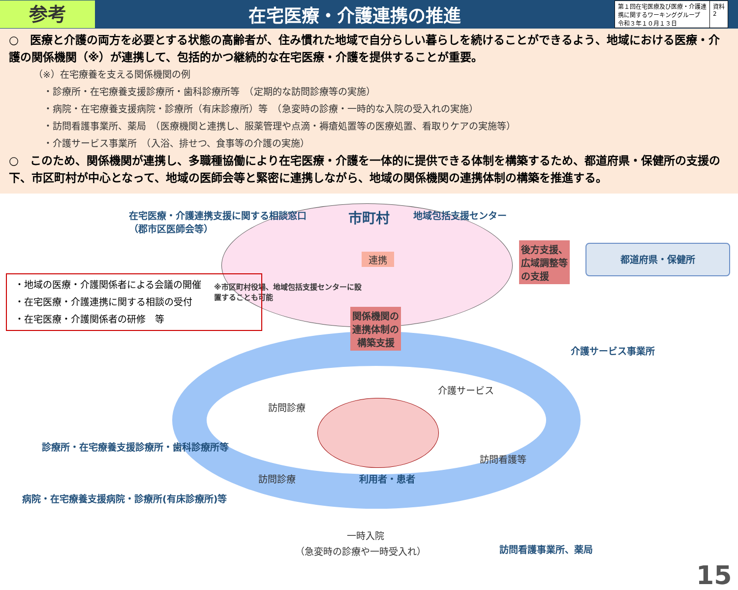参考
在宅医療・介護連携の推進
第１回在宅医療及び医療・介護連
携に関するワーキンググループ
令和３年１０月１３日
資料
2
○　医療と介護の両方を必要とする状態の高齢者が、住み慣れた地域で自分らしい暮らしを続けることができるよう、地域における医療・介護の関係機関（※）が連携して、包括的かつ継続的な在宅医療・介護を提供することが重要。
（※）在宅療養を支える関係機関の例
・診療所・在宅療養支援診療所・歯科診療所等　（定期的な訪問診療等の実施）
・病院・在宅療養支援病院・診療所（有床診療所）等　（急変時の診療・一時的な入院の受入れの実施）
・訪問看護事業所、薬局　（医療機関と連携し、服薬管理や点滴・褥瘡処置等の医療処置、看取りケアの実施等）
・介護サービス事業所　（入浴、排せつ、食事等の介護の実施）
○　このため、関係機関が連携し、多職種協働により在宅医療・介護を一体的に提供できる体制を構築するため、都道府県・保健所の支援の下、市区町村が中心となって、地域の医師会等と緊密に連携しながら、地域の関係機関の連携体制の構築を推進する。
在宅医療・介護連携支援に関する相談窓口
（郡市区医師会等）
市町村 地域包括支援センター
連携
※市区町村役場、地域包括支援センターに設
置することも可能
後方支援、
広域調整等
の支援
都道府県・保健所
・地域の医療・介護関係者による会議の開催
・在宅医療・介護連携に関する相談の受付
・在宅医療・介護関係者の研修　等
関係機関の
連携体制の
構築支援
介護サービス事業所
介護サービス
訪問診療
診療所・在宅療養支援診療所・歯科診療所等
訪問看護等
訪問診療 利用者・患者
病院・在宅療養支援病院・診療所(有床診療所)等
一時入院
（急変時の診療や一時受入れ） 訪問看護事業所、薬局
15